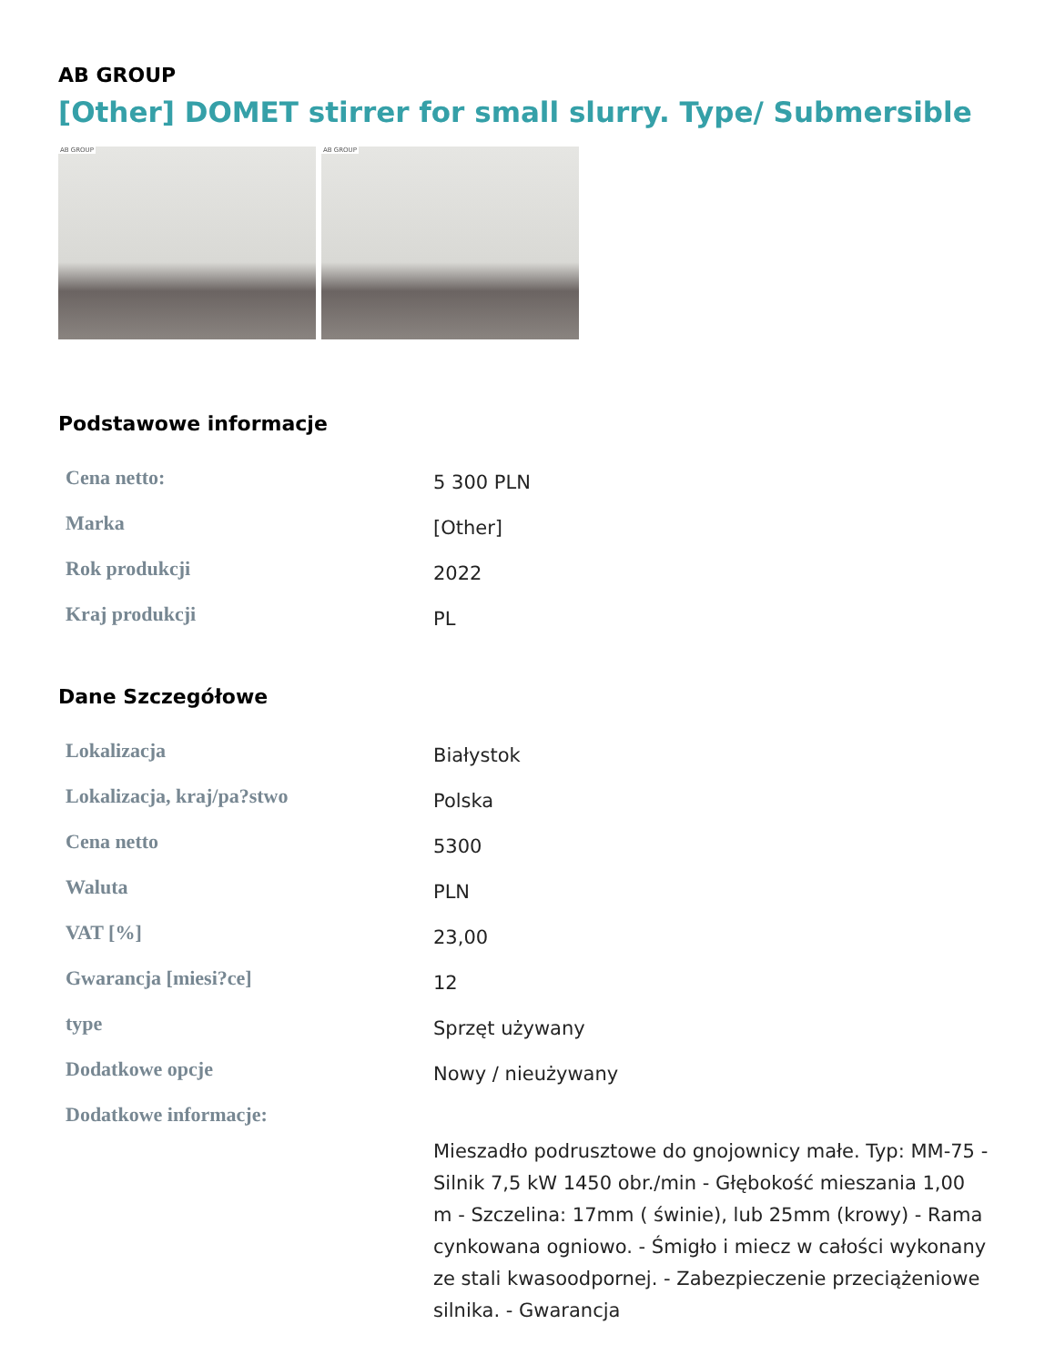AB GROUP
[Other] DOMET stirrer for small slurry. Type/ Submersible
AB GROUP
AB GROUP
Podstawowe informacje
| Cena netto: | 5 300 PLN |
| Marka | [Other] |
| Rok produkcji | 2022 |
| Kraj produkcji | PL |
Dane Szczegółowe
| Lokalizacja | Białystok |
| Lokalizacja, kraj/pa?stwo | Polska |
| Cena netto | 5300 |
| Waluta | PLN |
| VAT [%] | 23,00 |
| Gwarancja [miesi?ce] | 12 |
| type | Sprzęt używany |
| Dodatkowe opcje | Nowy / nieużywany |
| Dodatkowe informacje: | Mieszadło podrusztowe do gnojownicy małe. Typ: MM-75 - Silnik 7,5 kW 1450 obr./min - Głębokość mieszania 1,00 m - Szczelina: 17mm ( świnie), lub 25mm (krowy) - Rama cynkowana ogniowo. - Śmigło i miecz w całości wykonany ze stali kwasoodpornej. - Zabezpieczenie przeciążeniowe silnika. - Gwarancja |